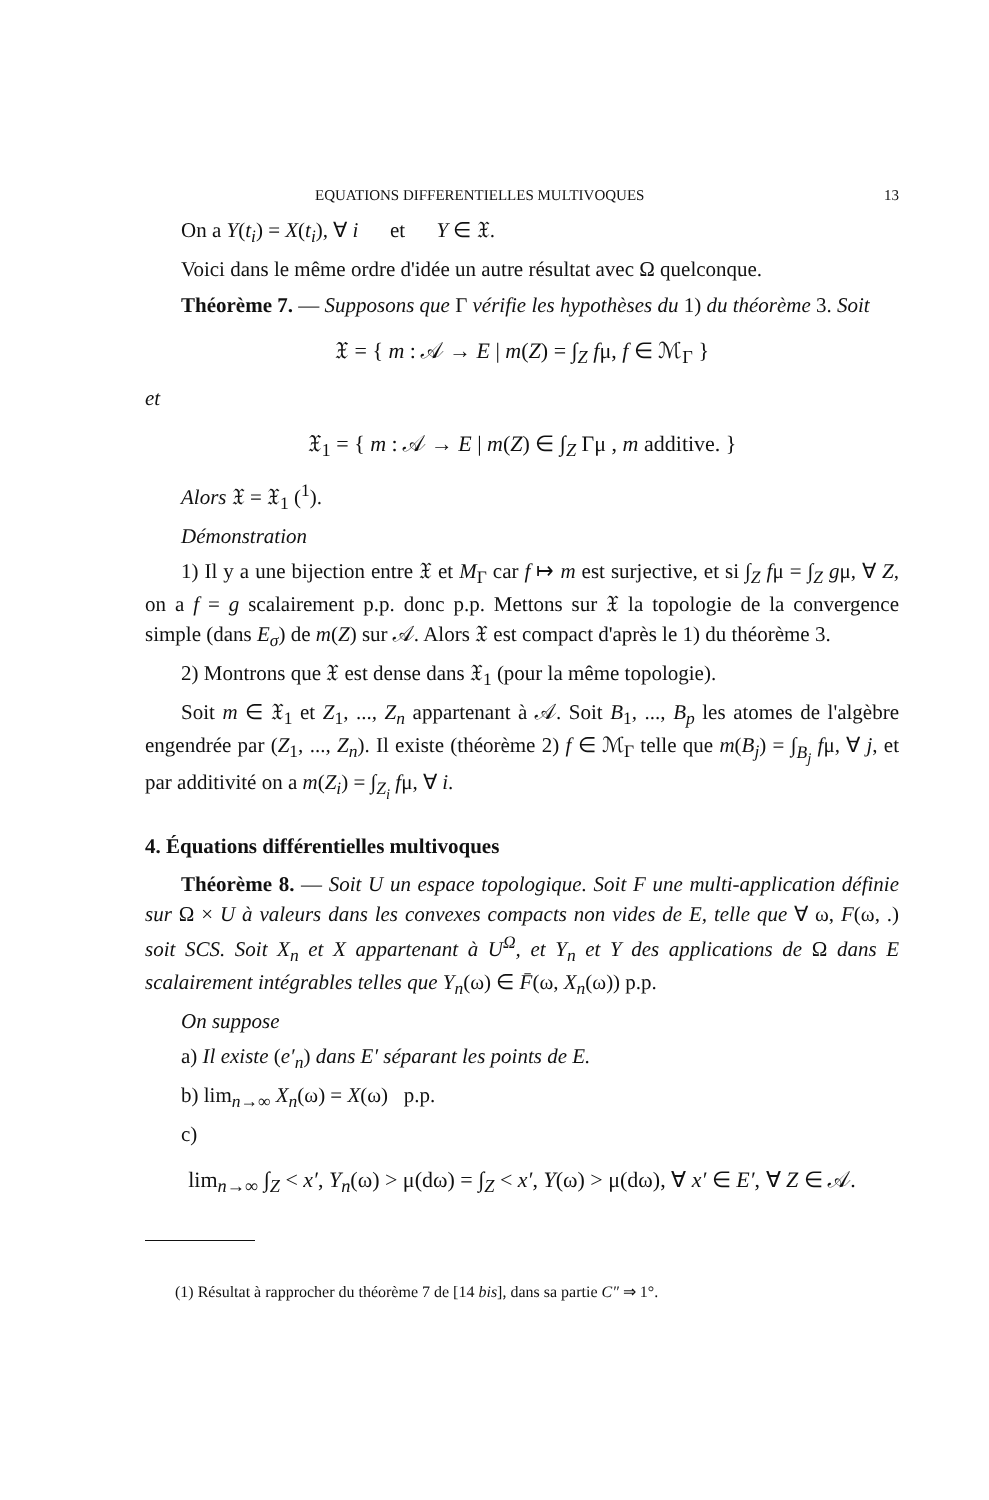EQUATIONS DIFFERENTIELLES MULTIVOQUES 13
On a Y(t<sub>i</sub>) = X(t<sub>i</sub>), ∀ i et Y ∈ 𝔛.
Voici dans le même ordre d'idée un autre résultat avec Ω quelconque.
Théorème 7. — Supposons que Γ vérifie les hypothèses du 1) du théorème 3. Soit
𝔛 = { m : 𝒜 → E | m(Z) = ∫<sub>Z</sub> fμ, f ∈ ℳ<sub>Γ</sub> }
et
𝔛<sub>1</sub> = { m : 𝒜 → E | m(Z) ∈ ∫<sub>Z</sub> Γμ , m additive. }
Alors 𝔛 = 𝔛<sub>1</sub> (<sup>1</sup>).
Démonstration
1) Il y a une bijection entre 𝔛 et M<sub>Γ</sub> car f ↦ m est surjective, et si ∫<sub>Z</sub> fμ = ∫<sub>Z</sub> gμ, ∀ Z, on a f = g scalairement p.p. donc p.p. Mettons sur 𝔛 la topologie de la convergence simple (dans E<sub>σ</sub>) de m(Z) sur 𝒜. Alors 𝔛 est compact d'après le 1) du théorème 3.
2) Montrons que 𝔛 est dense dans 𝔛<sub>1</sub> (pour la même topologie).
Soit m ∈ 𝔛<sub>1</sub> et Z<sub>1</sub>, ..., Z<sub>n</sub> appartenant à 𝒜. Soit B<sub>1</sub>, ..., B<sub>p</sub> les atomes de l'algèbre engendrée par (Z<sub>1</sub>, ..., Z<sub>n</sub>). Il existe (théorème 2) f ∈ ℳ<sub>Γ</sub> telle que m(B<sub>j</sub>) = ∫<sub>B<sub>j</sub></sub> fμ, ∀ j, et par additivité on a m(Z<sub>i</sub>) = ∫<sub>Z<sub>i</sub></sub> fμ, ∀ i.
4. Équations différentielles multivoques
Théorème 8. — Soit U un espace topologique. Soit F une multi-application définie sur Ω × U à valeurs dans les convexes compacts non vides de E, telle que ∀ ω, F(ω, .) soit SCS. Soit X<sub>n</sub> et X appartenant à U<sup>Ω</sup>, et Y<sub>n</sub> et Y des applications de Ω dans E scalairement intégrables telles que Y<sub>n</sub>(ω) ∈ F̄(ω, X<sub>n</sub>(ω)) p.p.
On suppose
a) Il existe (e′<sub>n</sub>) dans E′ séparant les points de E.
b) lim<sub>n→∞</sub> X<sub>n</sub>(ω) = X(ω) p.p.
c)
lim<sub>n→∞</sub> ∫<sub>Z</sub> < x′, Y<sub>n</sub>(ω) > μ(dω) = ∫<sub>Z</sub> < x′, Y(ω) > μ(dω), ∀ x′ ∈ E′, ∀ Z ∈ 𝒜.
(1) Résultat à rapprocher du théorème 7 de [14 bis], dans sa partie C″ ⇒ 1°.